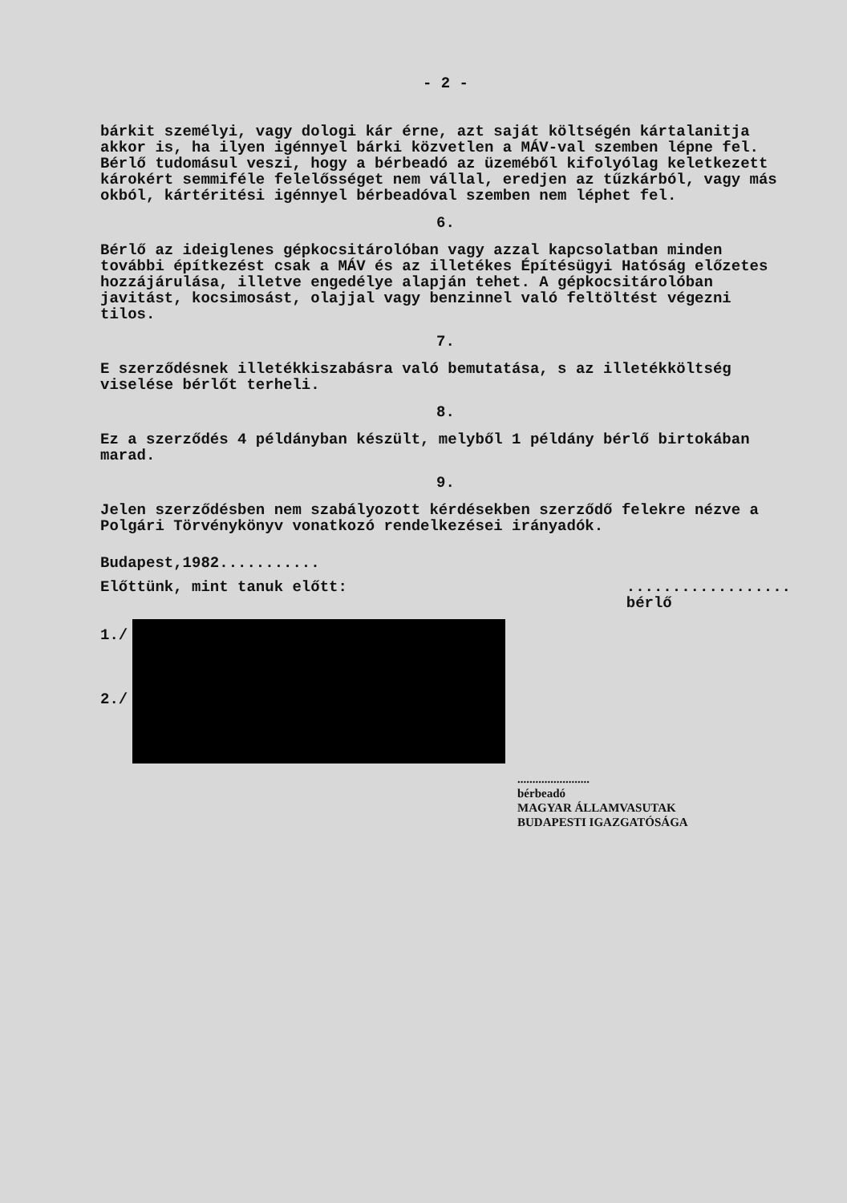- 2 -
bárkit személyi, vagy dologi kár érne, azt saját költségén kártalanitja akkor is, ha ilyen igénnyel bárki közvetlen a MÁV-val szemben lépne fel.
Bérlő tudomásul veszi, hogy a bérbeadó az üzeméből kifolyólag keletkezett károkért semmiféle felelősséget nem vállal, eredjen az tűzkárból, vagy más okból, kártéritési igénnyel bérbeadóval szemben nem léphet fel.
6.
Bérlő az ideiglenes gépkocsitárolóban vagy azzal kapcsolatban minden további építkezést csak a MÁV és az illetékes Építésügyi Hatóság előzetes hozzájárulása, illetve engedélye alapján tehet. A gépkocsitárolóban javitást, kocsimosást, olajjal vagy benzinnel való feltöltést végezni tilos.
7.
E szerződésnek illetékkiszabásra való bemutatása, s az illetékköltség viselése bérlőt terheli.
8.
Ez a szerződés 4 példányban készült, melyből 1 példány bérlő birtokában marad.
9.
Jelen szerződésben nem szabályozott kérdésekben szerződő felekre nézve a Polgári Törvénykönyv vonatkozó rendelkezései irányadók.
Budapest,1982...........
Előttünk, mint tanuk előtt:..................
bérlő
1./
2./
........................
bérbeadó
MAGYAR ÁLLAMVASUTAK
BUDAPESTI IGAZGATÓSÁGA